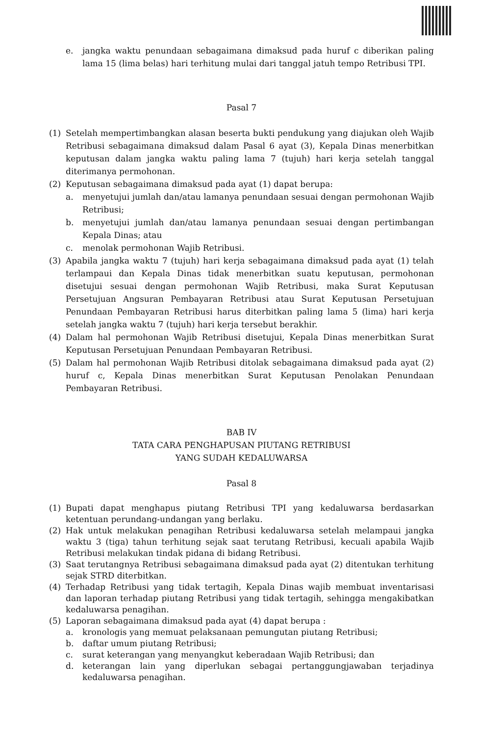e. jangka waktu penundaan sebagaimana dimaksud pada huruf c diberikan paling lama 15 (lima belas) hari terhitung mulai dari tanggal jatuh tempo Retribusi TPI.
Pasal 7
(1) Setelah mempertimbangkan alasan beserta bukti pendukung yang diajukan oleh Wajib Retribusi sebagaimana dimaksud dalam Pasal 6 ayat (3), Kepala Dinas menerbitkan keputusan dalam jangka waktu paling lama 7 (tujuh) hari kerja setelah tanggal diterimanya permohonan.
(2) Keputusan sebagaimana dimaksud pada ayat (1) dapat berupa:
a. menyetujui jumlah dan/atau lamanya penundaan sesuai dengan permohonan Wajib Retribusi;
b. menyetujui jumlah dan/atau lamanya penundaan sesuai dengan pertimbangan Kepala Dinas; atau
c. menolak permohonan Wajib Retribusi.
(3) Apabila jangka waktu 7 (tujuh) hari kerja sebagaimana dimaksud pada ayat (1) telah terlampaui dan Kepala Dinas tidak menerbitkan suatu keputusan, permohonan disetujui sesuai dengan permohonan Wajib Retribusi, maka Surat Keputusan Persetujuan Angsuran Pembayaran Retribusi atau Surat Keputusan Persetujuan Penundaan Pembayaran Retribusi harus diterbitkan paling lama 5 (lima) hari kerja setelah jangka waktu 7 (tujuh) hari kerja tersebut berakhir.
(4) Dalam hal permohonan Wajib Retribusi disetujui, Kepala Dinas menerbitkan Surat Keputusan Persetujuan Penundaan Pembayaran Retribusi.
(5) Dalam hal permohonan Wajib Retribusi ditolak sebagaimana dimaksud pada ayat (2) huruf c, Kepala Dinas menerbitkan Surat Keputusan Penolakan Penundaan Pembayaran Retribusi.
BAB IV
TATA CARA PENGHAPUSAN PIUTANG RETRIBUSI
YANG SUDAH KEDALUWARSA
Pasal 8
(1) Bupati dapat menghapus piutang Retribusi TPI yang kedaluwarsa berdasarkan ketentuan perundang-undangan yang berlaku.
(2) Hak untuk melakukan penagihan Retribusi kedaluwarsa setelah melampaui jangka waktu 3 (tiga) tahun terhitung sejak saat terutang Retribusi, kecuali apabila Wajib Retribusi melakukan tindak pidana di bidang Retribusi.
(3) Saat terutangnya Retribusi sebagaimana dimaksud pada ayat (2) ditentukan terhitung sejak STRD diterbitkan.
(4) Terhadap Retribusi yang tidak tertagih, Kepala Dinas wajib membuat inventarisasi dan laporan terhadap piutang Retribusi yang tidak tertagih, sehingga mengakibatkan kedaluwarsa penagihan.
(5) Laporan sebagaimana dimaksud pada ayat (4) dapat berupa :
a. kronologis yang memuat pelaksanaan pemungutan piutang Retribusi;
b. daftar umum piutang Retribusi;
c. surat keterangan yang menyangkut keberadaan Wajib Retribusi; dan
d. keterangan lain yang diperlukan sebagai pertanggungjawaban terjadinya kedaluwarsa penagihan.